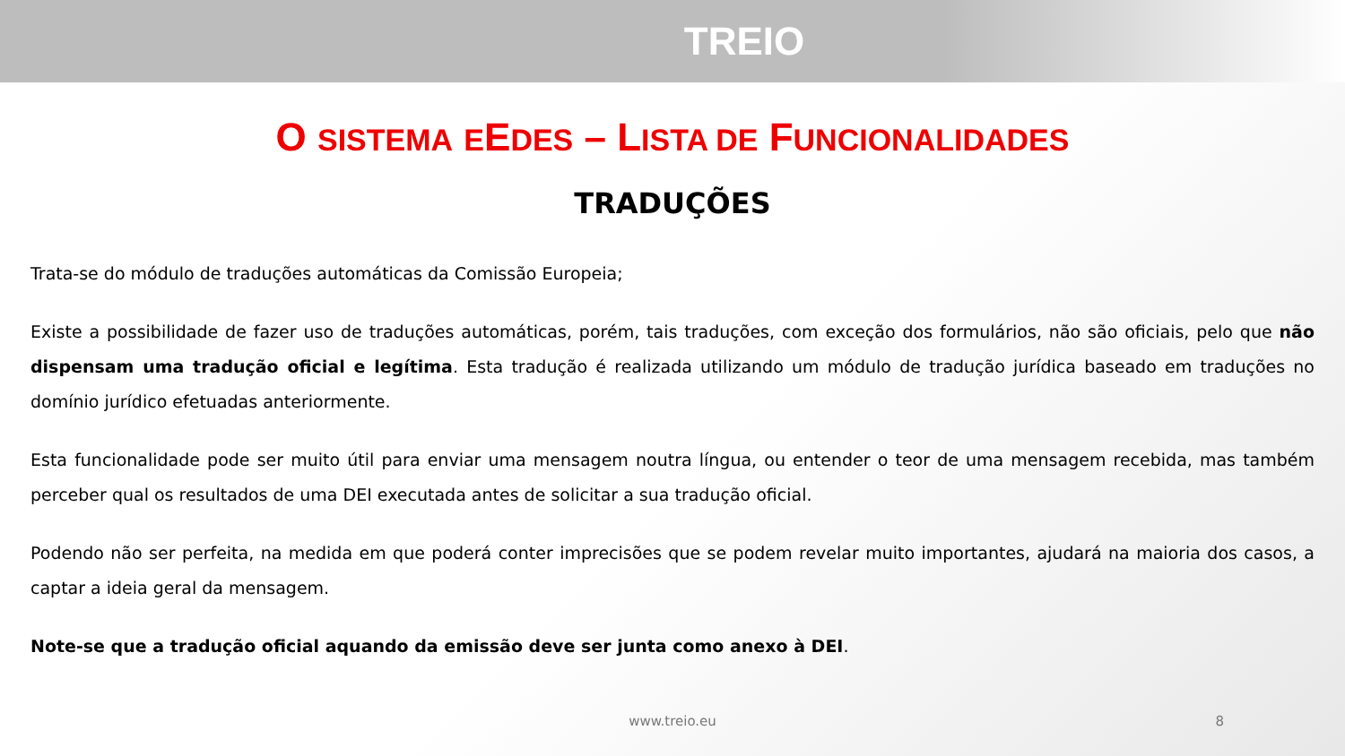TREIO
O SISTEMA EEDES – LISTA DE FUNCIONALIDADES
TRADUÇÕES
Trata-se do módulo de traduções automáticas da Comissão Europeia;
Existe a possibilidade de fazer uso de traduções automáticas, porém, tais traduções, com exceção dos formulários, não são oficiais, pelo que não dispensam uma tradução oficial e legítima. Esta tradução é realizada utilizando um módulo de tradução jurídica baseado em traduções no domínio jurídico efetuadas anteriormente.
Esta funcionalidade pode ser muito útil para enviar uma mensagem noutra língua, ou entender o teor de uma mensagem recebida, mas também perceber qual os resultados de uma DEI executada antes de solicitar a sua tradução oficial.
Podendo não ser perfeita, na medida em que poderá conter imprecisões que se podem revelar muito importantes, ajudará na maioria dos casos, a captar a ideia geral da mensagem.
Note-se que a tradução oficial aquando da emissão deve ser junta como anexo à DEI.
www.treio.eu 8